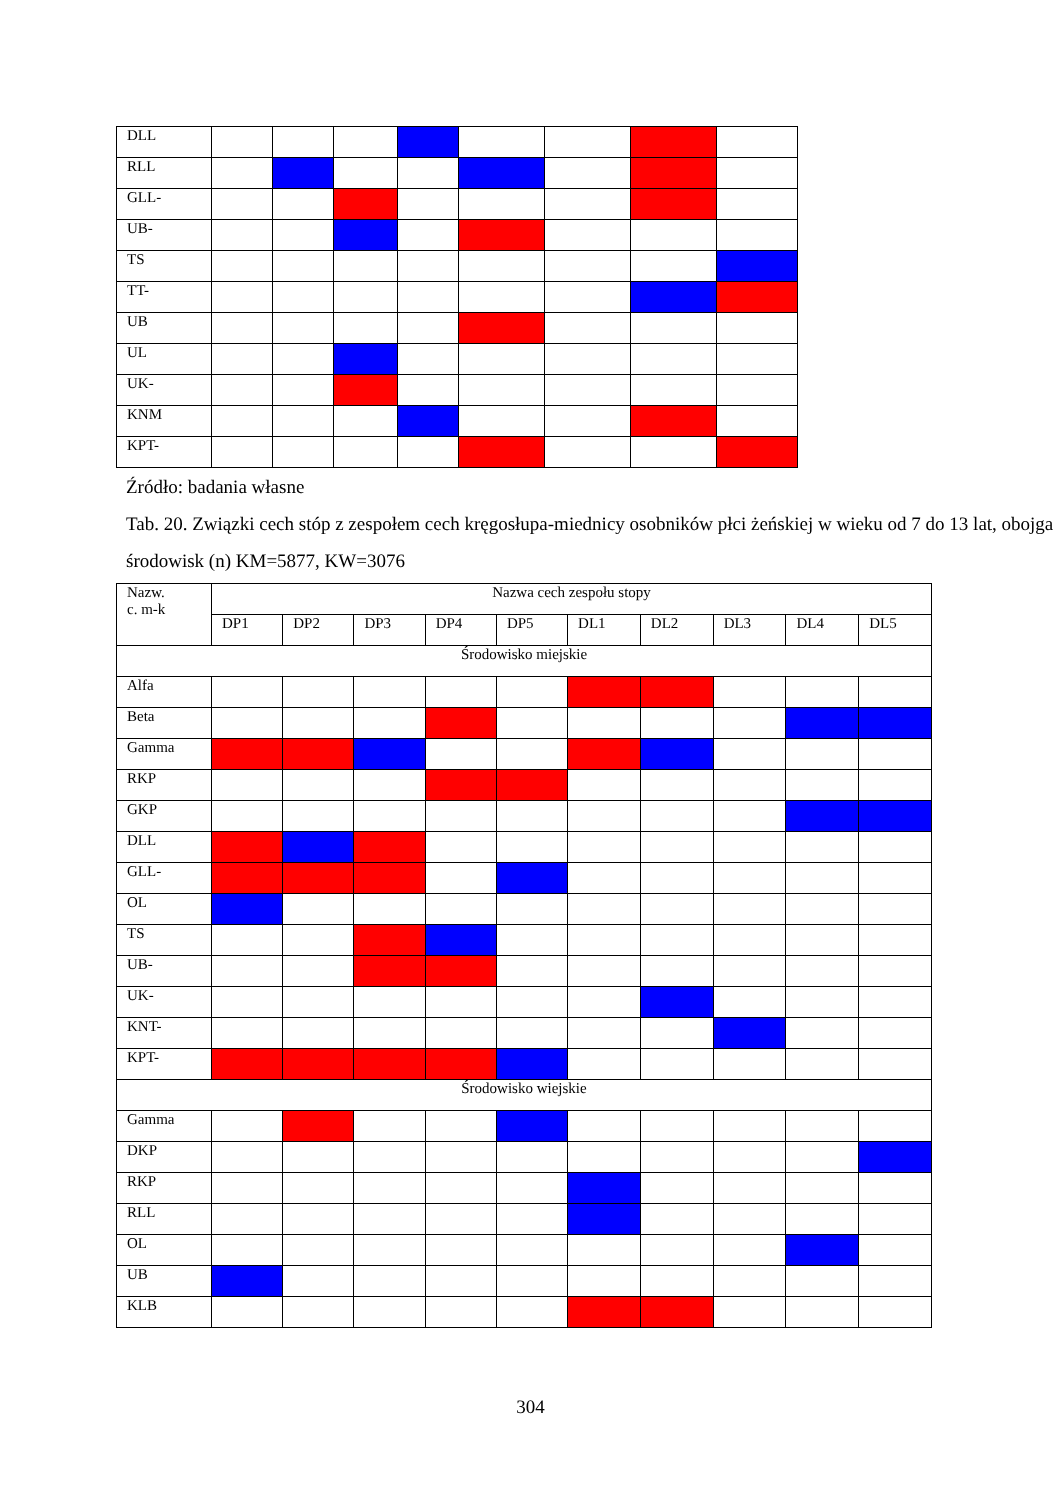| DLL | | | | | | | | |
| RLL | | | | | | | | |
| GLL- | | | | | | | | |
| UB- | | | | | | | | |
| TS | | | | | | | | |
| TT- | | | | | | | | |
| UB | | | | | | | | |
| UL | | | | | | | | |
| UK- | | | | | | | | |
| KNM | | | | | | | | |
| KPT- | | | | | | | | |
Źródło: badania własne
Tab. 20. Związki cech stóp z zespołem cech kręgosłupa-miednicy osobników płci żeńskiej w wieku od 7 do 13 lat, obojga środowisk (n) KM=5877, KW=3076
| Nazw. c. m-k | Nazwa cech zespołu stopy | | | | | | | | | |
| --- | --- | --- | --- | --- | --- | --- | --- | --- | --- | --- |
| | DP1 | DP2 | DP3 | DP4 | DP5 | DL1 | DL2 | DL3 | DL4 | DL5 |
| Środowisko miejskie | | | | | | | | | | |
| Alfa | | | | | | | | | | |
| Beta | | | | | | | | | | |
| Gamma | | | | | | | | | | |
| RKP | | | | | | | | | | |
| GKP | | | | | | | | | | |
| DLL | | | | | | | | | | |
| GLL- | | | | | | | | | | |
| OL | | | | | | | | | | |
| TS | | | | | | | | | | |
| UB- | | | | | | | | | | |
| UK- | | | | | | | | | | |
| KNT- | | | | | | | | | | |
| KPT- | | | | | | | | | | |
| Środowisko wiejskie | | | | | | | | | | |
| Gamma | | | | | | | | | | |
| DKP | | | | | | | | | | |
| RKP | | | | | | | | | | |
| RLL | | | | | | | | | | |
| OL | | | | | | | | | | |
| UB | | | | | | | | | | |
| KLB | | | | | | | | | | |
304